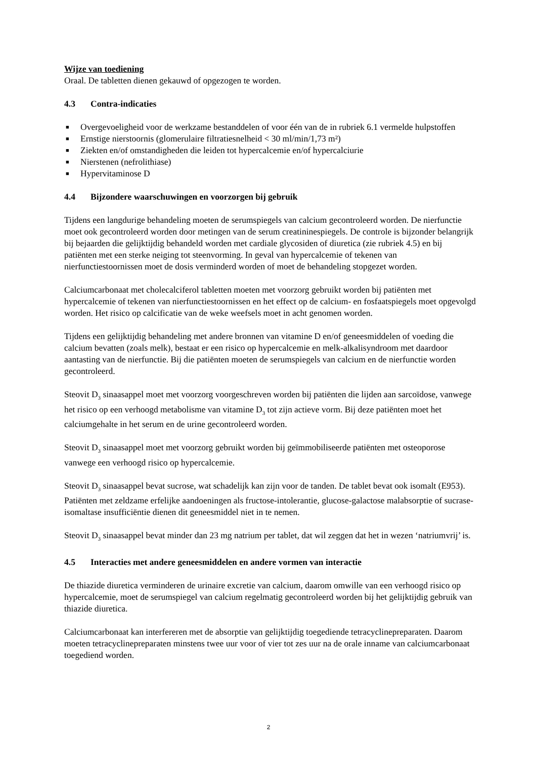Wijze van toediening
Oraal. De tabletten dienen gekauwd of opgezogen te worden.
4.3 Contra-indicaties
■ Overgevoeligheid voor de werkzame bestanddelen of voor één van de in rubriek 6.1 vermelde hulpstoffen
■ Ernstige nierstoornis (glomerulaire filtratiesnelheid < 30 ml/min/1,73 m²)
■ Ziekten en/of omstandigheden die leiden tot hypercalcemie en/of hypercalciurie
■ Nierstenen (nefrolithiase)
■ Hypervitaminose D
4.4 Bijzondere waarschuwingen en voorzorgen bij gebruik
Tijdens een langdurige behandeling moeten de serumspiegels van calcium gecontroleerd worden. De nierfunctie moet ook gecontroleerd worden door metingen van de serum creatininespiegels. De controle is bijzonder belangrijk bij bejaarden die gelijktijdig behandeld worden met cardiale glycosiden of diuretica (zie rubriek 4.5) en bij patiënten met een sterke neiging tot steenvorming. In geval van hypercalcemie of tekenen van nierfunctiestoornissen moet de dosis verminderd worden of moet de behandeling stopgezet worden.
Calciumcarbonaat met cholecalciferol tabletten moeten met voorzorg gebruikt worden bij patiënten met hypercalcemie of tekenen van nierfunctiestoornissen en het effect op de calcium- en fosfaatspiegels moet opgevolgd worden. Het risico op calcificatie van de weke weefsels moet in acht genomen worden.
Tijdens een gelijktijdig behandeling met andere bronnen van vitamine D en/of geneesmiddelen of voeding die calcium bevatten (zoals melk), bestaat er een risico op hypercalcemie en melk-alkalisyndroom met daardoor aantasting van de nierfunctie. Bij die patiënten moeten de serumspiegels van calcium en de nierfunctie worden gecontroleerd.
Steovit D<sub>3</sub> sinaasappel moet met voorzorg voorgeschreven worden bij patiënten die lijden aan sarcoïdose, vanwege het risico op een verhoogd metabolisme van vitamine D<sub>3</sub> tot zijn actieve vorm. Bij deze patiënten moet het calciumgehalte in het serum en de urine gecontroleerd worden.
Steovit D<sub>3</sub> sinaasappel moet met voorzorg gebruikt worden bij geïmmobiliseerde patiënten met osteoporose vanwege een verhoogd risico op hypercalcemie.
Steovit D<sub>3</sub> sinaasappel bevat sucrose, wat schadelijk kan zijn voor de tanden. De tablet bevat ook isomalt (E953). Patiënten met zeldzame erfelijke aandoeningen als fructose-intolerantie, glucose-galactose malabsorptie of sucrase-isomaltase insufficiëntie dienen dit geneesmiddel niet in te nemen.
Steovit D<sub>3</sub> sinaasappel bevat minder dan 23 mg natrium per tablet, dat wil zeggen dat het in wezen ‘natriumvrij’ is.
4.5 Interacties met andere geneesmiddelen en andere vormen van interactie
De thiazide diuretica verminderen de urinaire excretie van calcium, daarom omwille van een verhoogd risico op hypercalcemie, moet de serumspiegel van calcium regelmatig gecontroleerd worden bij het gelijktijdig gebruik van thiazide diuretica.
Calciumcarbonaat kan interfereren met de absorptie van gelijktijdig toegediende tetracyclinepreparaten. Daarom moeten tetracyclinepreparaten minstens twee uur voor of vier tot zes uur na de orale inname van calciumcarbonaat toegediend worden.
2